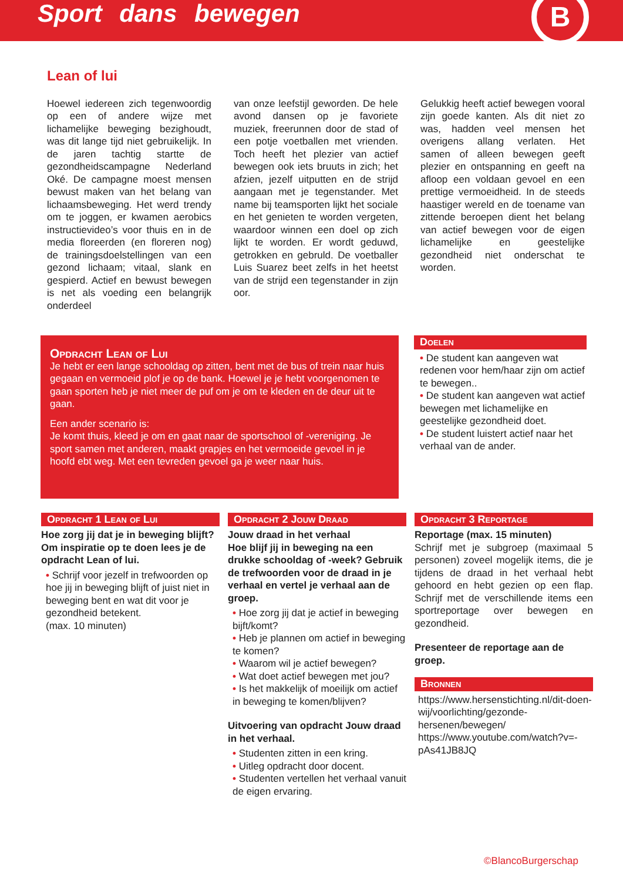Sport dans bewegen
B
Lean of lui
Hoewel iedereen zich tegenwoordig op een of andere wijze met lichamelijke beweging bezighoudt, was dit lange tijd niet gebruikelijk. In de jaren tachtig startte de gezondheidscampagne Nederland Oké. De campagne moest mensen bewust maken van het belang van lichaamsbeweging. Het werd trendy om te joggen, er kwamen aerobics instructievideo’s voor thuis en in de media floreerden (en floreren nog) de trainingsdoelstellingen van een gezond lichaam; vitaal, slank en gespierd. Actief en bewust bewegen is net als voeding een belangrijk onderdeel
van onze leefstijl geworden. De hele avond dansen op je favoriete muziek, freerunnen door de stad of een potje voetballen met vrienden. Toch heeft het plezier van actief bewegen ook iets bruuts in zich; het afzien, jezelf uitputten en de strijd aangaan met je tegenstander. Met name bij teamsporten lijkt het sociale en het genieten te worden vergeten, waardoor winnen een doel op zich lijkt te worden. Er wordt geduwd, getrokken en gebruld. De voetballer Luis Suarez beet zelfs in het heetst van de strijd een tegenstander in zijn oor.
Gelukkig heeft actief bewegen vooral zijn goede kanten. Als dit niet zo was, hadden veel mensen het overigens allang verlaten. Het samen of alleen bewegen geeft plezier en ontspanning en geeft na afloop een voldaan gevoel en een prettige vermoeidheid. In de steeds haastiger wereld en de toename van zittende beroepen dient het belang van actief bewegen voor de eigen lichamelijke en geestelijke gezondheid niet onderschat te worden.
Opdracht Lean of Lui
Je hebt er een lange schooldag op zitten, bent met de bus of trein naar huis gegaan en vermoeid plof je op de bank. Hoewel je je hebt voorgenomen te gaan sporten heb je niet meer de puf om je om te kleden en de deur uit te gaan.
Een ander scenario is:
Je komt thuis, kleed je om en gaat naar de sportschool of -vereniging. Je sport samen met anderen, maakt grapjes en het vermoeide gevoel in je hoofd ebt weg. Met een tevreden gevoel ga je weer naar huis.
Doelen
• De student kan aangeven wat redenen voor hem/haar zijn om actief te bewegen..
• De student kan aangeven wat actief bewegen met lichamelijke en geestelijke gezondheid doet.
• De student luistert actief naar het verhaal van de ander.
Opdracht 1 Lean of Lui
Hoe zorg jij dat je in beweging blijft? Om inspiratie op te doen lees je de opdracht Lean of lui.
• Schrijf voor jezelf in trefwoorden op hoe jij in beweging blijft of juist niet in beweging bent en wat dit voor je gezondheid betekent.
(max. 10 minuten)
Opdracht 2 Jouw Draad
Jouw draad in het verhaal
Hoe blijf jij in beweging na een drukke schooldag of -week? Gebruik de trefwoorden voor de draad in je verhaal en vertel je verhaal aan de groep.
• Hoe zorg jij dat je actief in beweging bijft/komt?
• Heb je plannen om actief in beweging te komen?
• Waarom wil je actief bewegen?
• Wat doet actief bewegen met jou?
• Is het makkelijk of moeilijk om actief in beweging te komen/blijven?
Uitvoering van opdracht Jouw draad in het verhaal.
• Studenten zitten in een kring.
• Uitleg opdracht door docent.
• Studenten vertellen het verhaal vanuit de eigen ervaring.
Opdracht 3 Reportage
Reportage (max. 15 minuten)
Schrijf met je subgroep (maximaal 5 personen) zoveel mogelijk items, die je tijdens de draad in het verhaal hebt gehoord en hebt gezien op een flap. Schrijf met de verschillende items een sportreportage over bewegen en gezondheid.
Presenteer de reportage aan de groep.
Bronnen
https://www.hersenstichting.nl/dit-doen-wij/voorlichting/gezonde-hersenen/bewegen/
https://www.youtube.com/watch?v=-pAs41JB8JQ
©BlancoBurgerschap